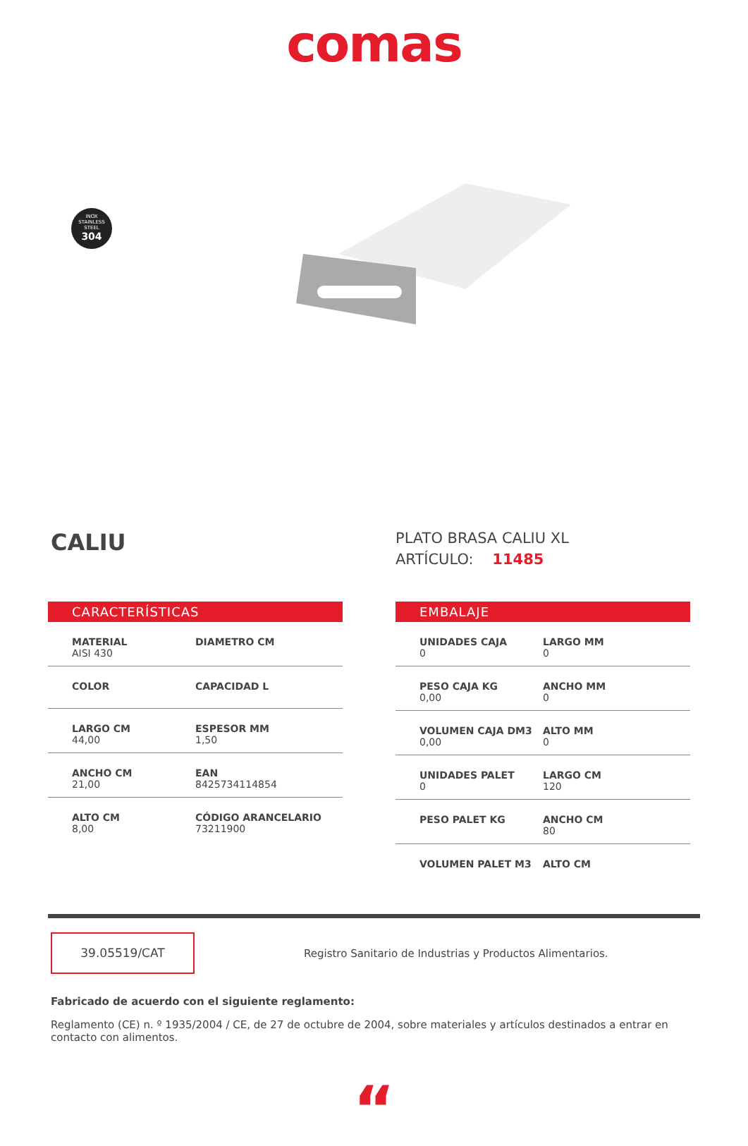comas
INOX
STAINLESS
STEEL
304
CALIU
PLATO BRASA CALIU XL
ARTÍCULO: 11485
CARACTERÍSTICAS
| MATERIAL AISI 430 | DIAMETRO CM |
| COLOR | CAPACIDAD L |
| LARGO CM 44,00 | ESPESOR MM 1,50 |
| ANCHO CM 21,00 | EAN 8425734114854 |
| ALTO CM 8,00 | CÓDIGO ARANCELARIO 73211900 |
EMBALAJE
| UNIDADES CAJA 0 | LARGO MM 0 |
| PESO CAJA KG 0,00 | ANCHO MM 0 |
| VOLUMEN CAJA DM3 0,00 | ALTO MM 0 |
| UNIDADES PALET 0 | LARGO CM 120 |
| PESO PALET KG | ANCHO CM 80 |
| VOLUMEN PALET M3 | ALTO CM |
39.05519/CAT
Registro Sanitario de Industrias y Productos Alimentarios.
Fabricado de acuerdo con el siguiente reglamento:
Reglamento (CE) n. º 1935/2004 / CE, de 27 de octubre de 2004, sobre materiales y artículos destinados a entrar en contacto con alimentos.
“